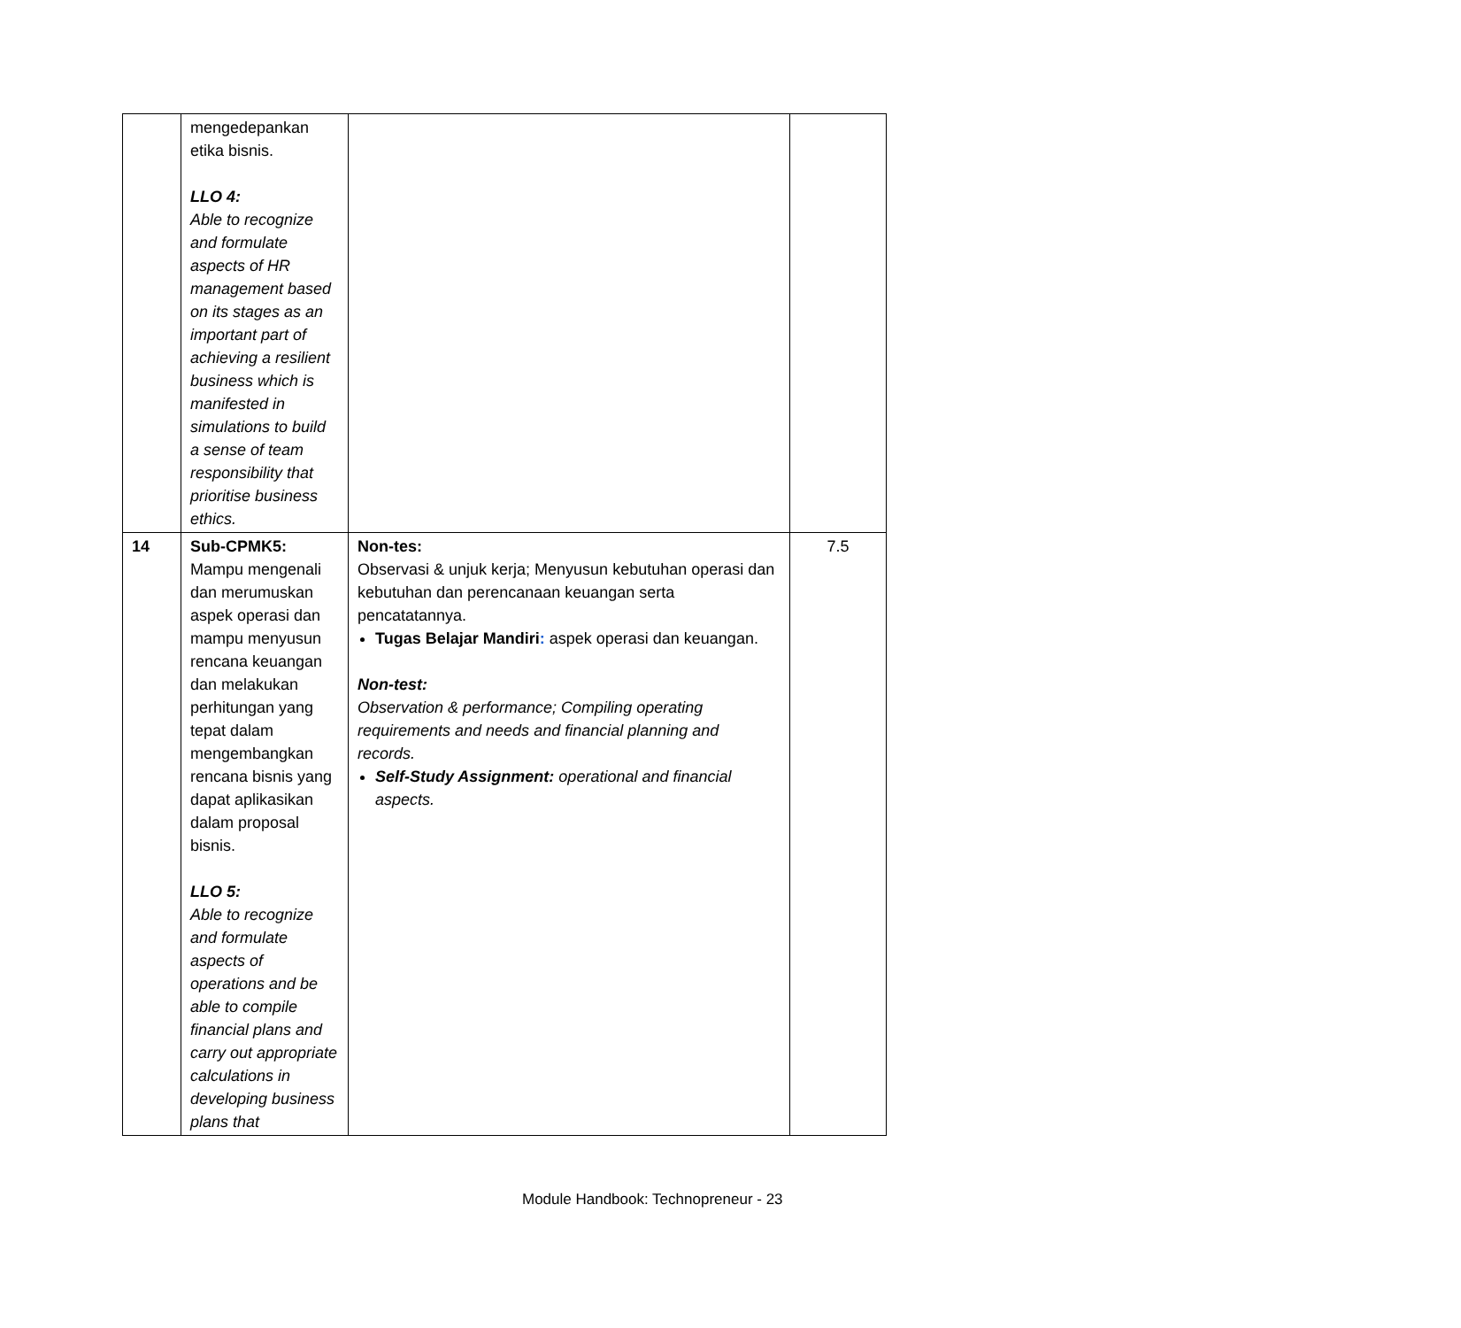| | mengedepankan etika bisnis. LLO 4: Able to recognize and formulate aspects of HR management based on its stages as an important part of achieving a resilient business which is manifested in simulations to build a sense of team responsibility that prioritise business ethics. | | |
| 14 | Sub-CPMK5: Mampu mengenali dan merumuskan aspek operasi dan mampu menyusun rencana keuangan dan melakukan perhitungan yang tepat dalam mengembangkan rencana bisnis yang dapat aplikasikan dalam proposal bisnis. LLO 5: Able to recognize and formulate aspects of operations and be able to compile financial plans and carry out appropriate calculations in developing business plans that | Non-tes: Observasi & unjuk kerja; Menyusun kebutuhan operasi dan kebutuhan dan perencanaan keuangan serta pencatatannya. Tugas Belajar Mandiri : aspek operasi dan keuangan. Non-test: Observation & performance; Compiling operating requirements and needs and financial planning and records. Self-Study Assignment: operational and financial aspects. | 7.5 |
Module Handbook: Technopreneur - 23